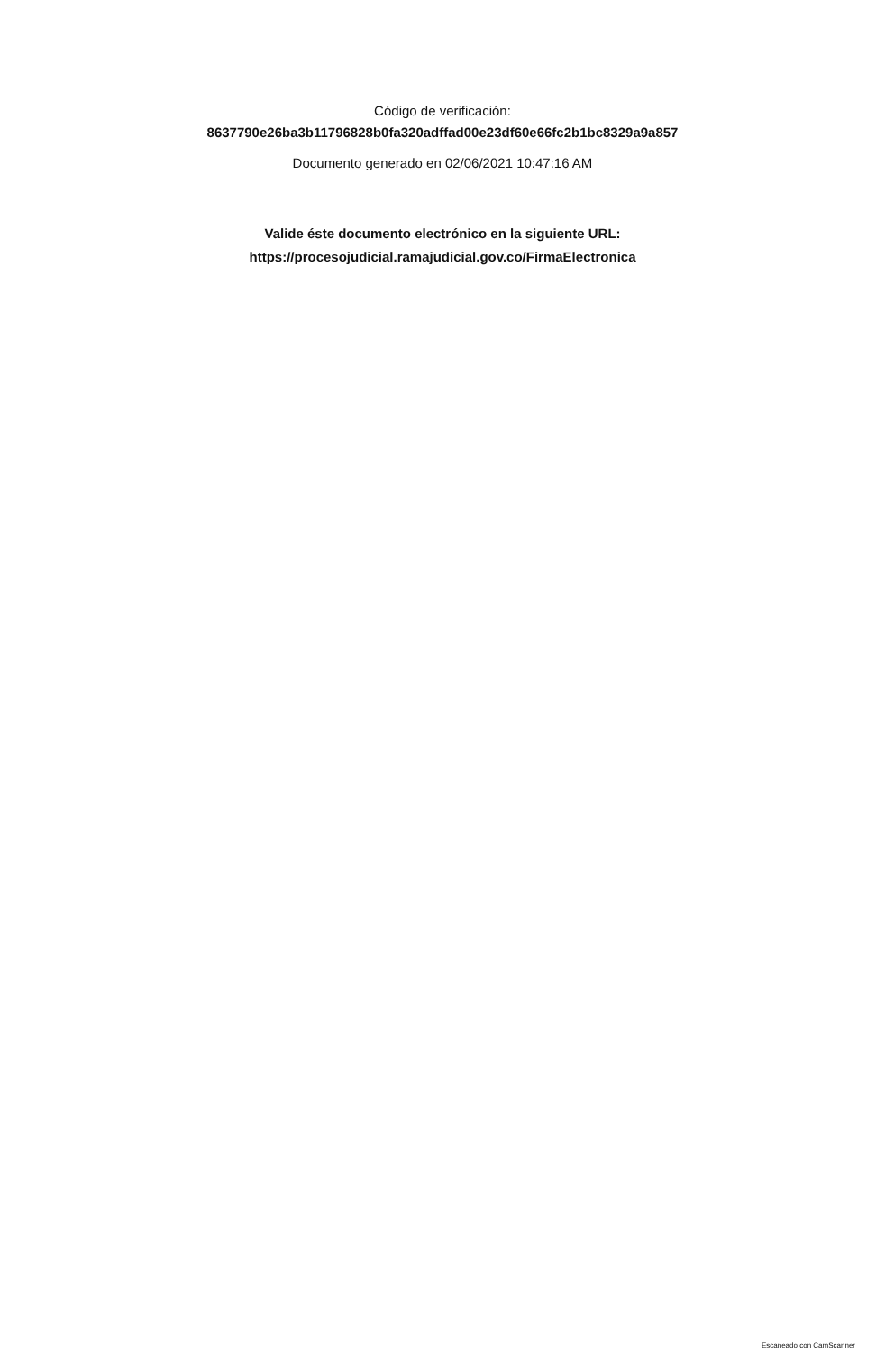Código de verificación:
8637790e26ba3b11796828b0fa320adffad00e23df60e66fc2b1bc8329a9a857
Documento generado en 02/06/2021 10:47:16 AM
Valide éste documento electrónico en la siguiente URL:
https://procesojudicial.ramajudicial.gov.co/FirmaElectronica
Escaneado con CamScanner